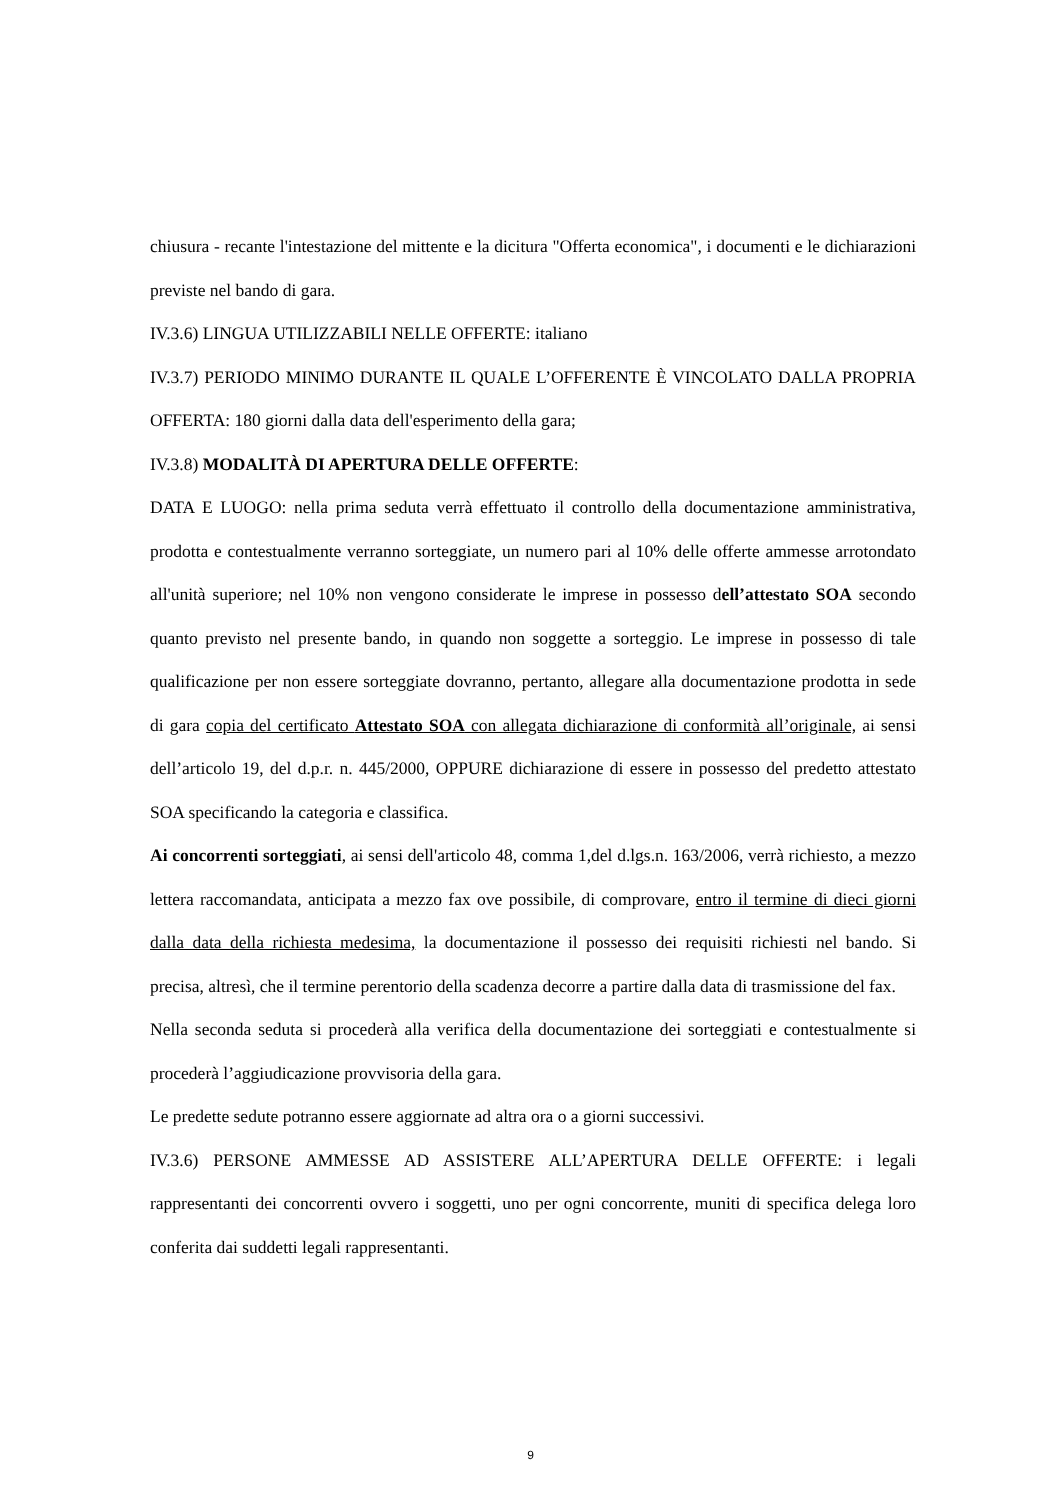chiusura - recante l'intestazione del mittente e la dicitura "Offerta economica", i documenti e le dichiarazioni previste nel bando di gara.
IV.3.6) LINGUA UTILIZZABILI NELLE OFFERTE: italiano
IV.3.7) PERIODO MINIMO DURANTE IL QUALE L’OFFERENTE È VINCOLATO DALLA PROPRIA OFFERTA: 180 giorni dalla data dell'esperimento della gara;
IV.3.8) MODALITÀ DI APERTURA DELLE OFFERTE:
DATA E LUOGO: nella prima seduta verrà effettuato il controllo della documentazione amministrativa, prodotta e contestualmente verranno sorteggiate, un numero pari al 10% delle offerte ammesse arrotondato all'unità superiore; nel 10% non vengono considerate le imprese in possesso dell’attestato SOA secondo quanto previsto nel presente bando, in quando non soggette a sorteggio. Le imprese in possesso di tale qualificazione per non essere sorteggiate dovranno, pertanto, allegare alla documentazione prodotta in sede di gara copia del certificato Attestato SOA con allegata dichiarazione di conformità all’originale, ai sensi dell’articolo 19, del d.p.r. n. 445/2000, OPPURE dichiarazione di essere in possesso del predetto attestato SOA specificando la categoria e classifica.
Ai concorrenti sorteggiati, ai sensi dell'articolo 48, comma 1,del d.lgs.n. 163/2006, verrà richiesto, a mezzo lettera raccomandata, anticipata a mezzo fax ove possibile, di comprovare, entro il termine di dieci giorni dalla data della richiesta medesima, la documentazione il possesso dei requisiti richiesti nel bando. Si precisa, altresì, che il termine perentorio della scadenza decorre a partire dalla data di trasmissione del fax.
Nella seconda seduta si procederà alla verifica della documentazione dei sorteggiati e contestualmente si procederà l’aggiudicazione provvisoria della gara.
Le predette sedute potranno essere aggiornate ad altra ora o a giorni successivi.
IV.3.6) PERSONE AMMESSE AD ASSISTERE ALL’APERTURA DELLE OFFERTE: i legali rappresentanti dei concorrenti ovvero i soggetti, uno per ogni concorrente, muniti di specifica delega loro conferita dai suddetti legali rappresentanti.
9